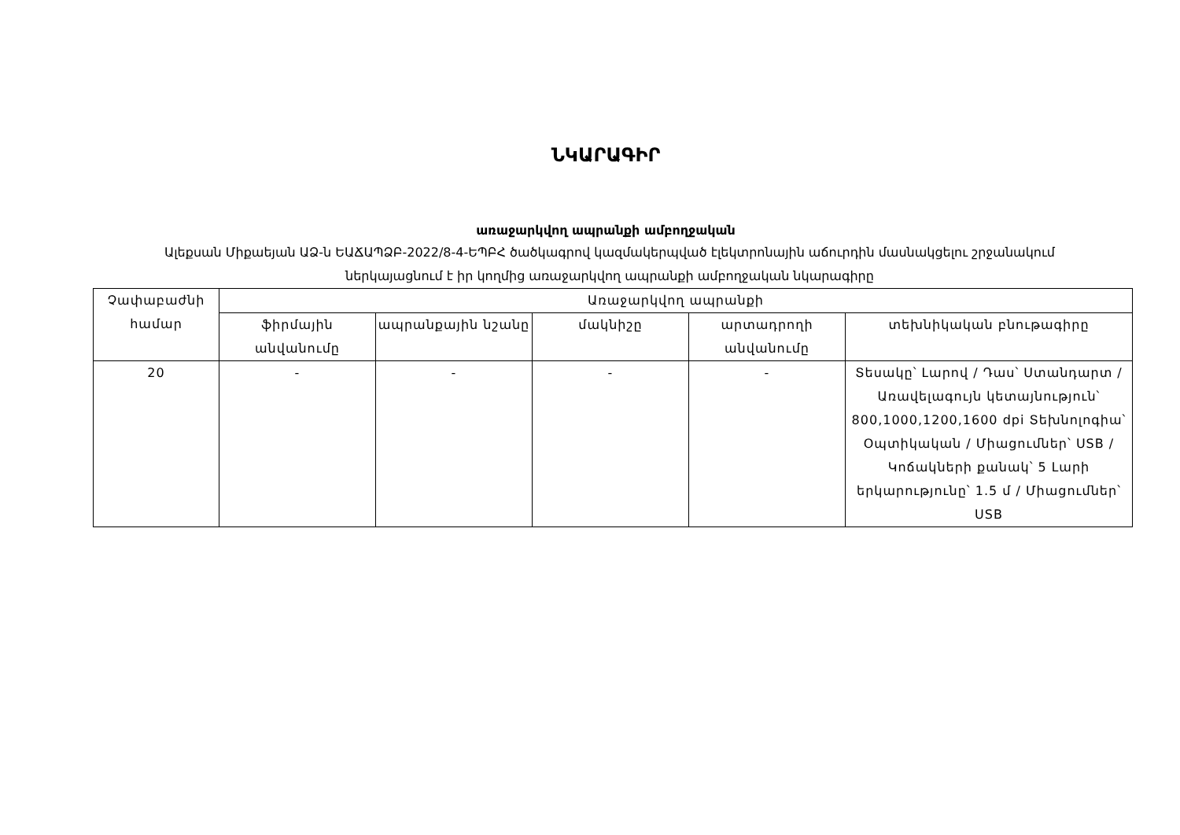ՆԿԱՐԱԳԻՐ
առաջարկվող ապրանքի ամբողջական
Ալեքսան Միքաեյան ԱՁ-ն ԵԱՃԱՊՁԲ-2022/8-4-ԵՊԲՀ ծածկագրով կազմակերպված էլեկտրոնային աճուրդին մասնակցելու շրջանակում ներկայացնում է իր կողմից առաջարկվող ապրանքի ամբողջական նկարագիրը
| Չափաբաժնի համար | Առաջարկվող ապրանքի | | | | |
| --- | --- | --- | --- | --- | --- |
| | ֆիրմային անվանումը | ապրանքային նշանը | մակնիշը | արտադրողի անվանումը | տեխնիկական բնութագիրը |
| 20 | - | - | - | - | Տեսակը՝ Լարով / Դաս՝ Ստանդարտ / Առավելագույն կետայնություն՝ 800,1000,1200,1600 dpi Տեխնոլոգիա՝ Օպտիկական / Միացումներ՝ USB / Կոճակների քանակ՝ 5 Լարի երկարությունը՝ 1.5 մ / Միացումներ՝ USB |